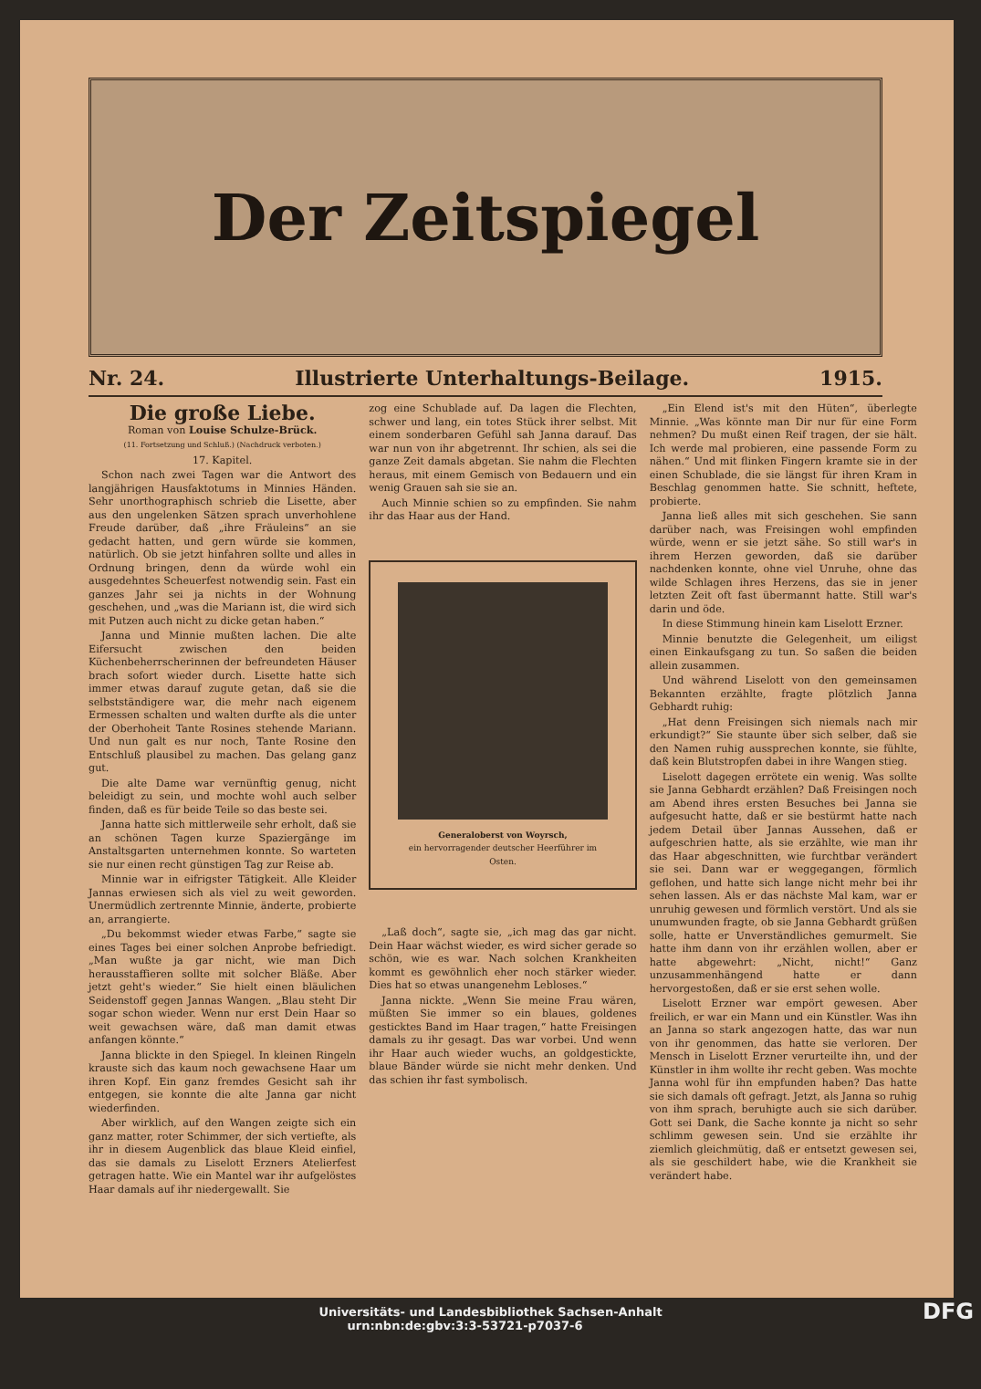Der Zeitspiegel
Nr. 24. Illustrierte Unterhaltungs-Beilage. 1915.
Die große Liebe.
Roman von Louise Schulze-Brück.
(11. Fortsetzung und Schluß.) (Nachdruck verboten.)
17. Kapitel.
Schon nach zwei Tagen war die Antwort des langjährigen Hausfaktotums in Minnies Händen. Sehr unorthographisch schrieb die Lisette, aber aus den ungelenken Sätzen sprach unverhohlene Freude darüber, daß „ihre Fräuleins“ an sie gedacht hatten, und gern würde sie kommen, natürlich. Ob sie jetzt hinfahren sollte und alles in Ordnung bringen, denn da würde wohl ein ausgedehntes Scheuerfest notwendig sein. Fast ein ganzes Jahr sei ja nichts in der Wohnung geschehen, und „was die Mariann ist, die wird sich mit Putzen auch nicht zu dicke getan haben.“
Janna und Minnie mußten lachen. Die alte Eifersucht zwischen den beiden Küchenbeherrscherinnen der befreundeten Häuser brach sofort wieder durch. Lisette hatte sich immer etwas darauf zugute getan, daß sie die selbstständigere war, die mehr nach eigenem Ermessen schalten und walten durfte als die unter der Oberhoheit Tante Rosines stehende Mariann. Und nun galt es nur noch, Tante Rosine den Entschluß plausibel zu machen. Das gelang ganz gut.
Die alte Dame war vernünftig genug, nicht beleidigt zu sein, und mochte wohl auch selber finden, daß es für beide Teile so das beste sei.
Janna hatte sich mittlerweile sehr erholt, daß sie an schönen Tagen kurze Spaziergänge im Anstaltsgarten unternehmen konnte. So warteten sie nur einen recht günstigen Tag zur Reise ab.
Minnie war in eifrigster Tätigkeit. Alle Kleider Jannas erwiesen sich als viel zu weit geworden. Unermüdlich zertrennte Minnie, änderte, probierte an, arrangierte.
„Du bekommst wieder etwas Farbe,“ sagte sie eines Tages bei einer solchen Anprobe befriedigt. „Man wußte ja gar nicht, wie man Dich herausstaffieren sollte mit solcher Bläße. Aber jetzt geht's wieder.“ Sie hielt einen bläulichen Seidenstoff gegen Jannas Wangen. „Blau steht Dir sogar schon wieder. Wenn nur erst Dein Haar so weit gewachsen wäre, daß man damit etwas anfangen könnte.“
Janna blickte in den Spiegel. In kleinen Ringeln krauste sich das kaum noch gewachsene Haar um ihren Kopf. Ein ganz fremdes Gesicht sah ihr entgegen, sie konnte die alte Janna gar nicht wiederfinden.
Aber wirklich, auf den Wangen zeigte sich ein ganz matter, roter Schimmer, der sich vertiefte, als ihr in diesem Augenblick das blaue Kleid einfiel, das sie damals zu Liselott Erzners Atelierfest getragen hatte. Wie ein Mantel war ihr aufgelöstes Haar damals auf ihr niedergewallt. Sie
zog eine Schublade auf. Da lagen die Flechten, schwer und lang, ein totes Stück ihrer selbst. Mit einem sonderbaren Gefühl sah Janna darauf. Das war nun von ihr abgetrennt. Ihr schien, als sei die ganze Zeit damals abgetan. Sie nahm die Flechten heraus, mit einem Gemisch von Bedauern und ein wenig Grauen sah sie sie an.
Auch Minnie schien so zu empfinden. Sie nahm ihr das Haar aus der Hand.
Generaloberst von Woyrsch,
ein hervorragender deutscher Heerführer im Osten.
„Laß doch“, sagte sie, „ich mag das gar nicht. Dein Haar wächst wieder, es wird sicher gerade so schön, wie es war. Nach solchen Krankheiten kommt es gewöhnlich eher noch stärker wieder. Dies hat so etwas unangenehm Lebloses.“
Janna nickte. „Wenn Sie meine Frau wären, müßten Sie immer so ein blaues, goldenes gesticktes Band im Haar tragen,“ hatte Freisingen damals zu ihr gesagt. Das war vorbei. Und wenn ihr Haar auch wieder wuchs, an goldgestickte, blaue Bänder würde sie nicht mehr denken. Und das schien ihr fast symbolisch.
„Ein Elend ist's mit den Hüten“, überlegte Minnie. „Was könnte man Dir nur für eine Form nehmen? Du mußt einen Reif tragen, der sie hält. Ich werde mal probieren, eine passende Form zu nähen.“ Und mit flinken Fingern kramte sie in der einen Schublade, die sie längst für ihren Kram in Beschlag genommen hatte. Sie schnitt, heftete, probierte.
Janna ließ alles mit sich geschehen. Sie sann darüber nach, was Freisingen wohl empfinden würde, wenn er sie jetzt sähe. So still war's in ihrem Herzen geworden, daß sie darüber nachdenken konnte, ohne viel Unruhe, ohne das wilde Schlagen ihres Herzens, das sie in jener letzten Zeit oft fast übermannt hatte. Still war's darin und öde.
In diese Stimmung hinein kam Liselott Erzner.
Minnie benutzte die Gelegenheit, um eiligst einen Einkaufsgang zu tun. So saßen die beiden allein zusammen.
Und während Liselott von den gemeinsamen Bekannten erzählte, fragte plötzlich Janna Gebhardt ruhig:
„Hat denn Freisingen sich niemals nach mir erkundigt?“ Sie staunte über sich selber, daß sie den Namen ruhig aussprechen konnte, sie fühlte, daß kein Blutstropfen dabei in ihre Wangen stieg.
Liselott dagegen errötete ein wenig. Was sollte sie Janna Gebhardt erzählen? Daß Freisingen noch am Abend ihres ersten Besuches bei Janna sie aufgesucht hatte, daß er sie bestürmt hatte nach jedem Detail über Jannas Aussehen, daß er aufgeschrien hatte, als sie erzählte, wie man ihr das Haar abgeschnitten, wie furchtbar verändert sie sei. Dann war er weggegangen, förmlich geflohen, und hatte sich lange nicht mehr bei ihr sehen lassen. Als er das nächste Mal kam, war er unruhig gewesen und förmlich verstört. Und als sie unumwunden fragte, ob sie Janna Gebhardt grüßen solle, hatte er Unverständliches gemurmelt. Sie hatte ihm dann von ihr erzählen wollen, aber er hatte abgewehrt: „Nicht, nicht!“ Ganz unzusammenhängend hatte er dann hervorgestoßen, daß er sie erst sehen wolle.
Liselott Erzner war empört gewesen. Aber freilich, er war ein Mann und ein Künstler. Was ihn an Janna so stark angezogen hatte, das war nun von ihr genommen, das hatte sie verloren. Der Mensch in Liselott Erzner verurteilte ihn, und der Künstler in ihm wollte ihr recht geben. Was mochte Janna wohl für ihn empfunden haben? Das hatte sie sich damals oft gefragt. Jetzt, als Janna so ruhig von ihm sprach, beruhigte auch sie sich darüber. Gott sei Dank, die Sache konnte ja nicht so sehr schlimm gewesen sein. Und sie erzählte ihr ziemlich gleichmütig, daß er entsetzt gewesen sei, als sie geschildert habe, wie die Krankheit sie verändert habe.
Universitäts- und Landesbibliothek Sachsen-Anhalt
urn:nbn:de:gbv:3:3-53721-p7037-6 DFG